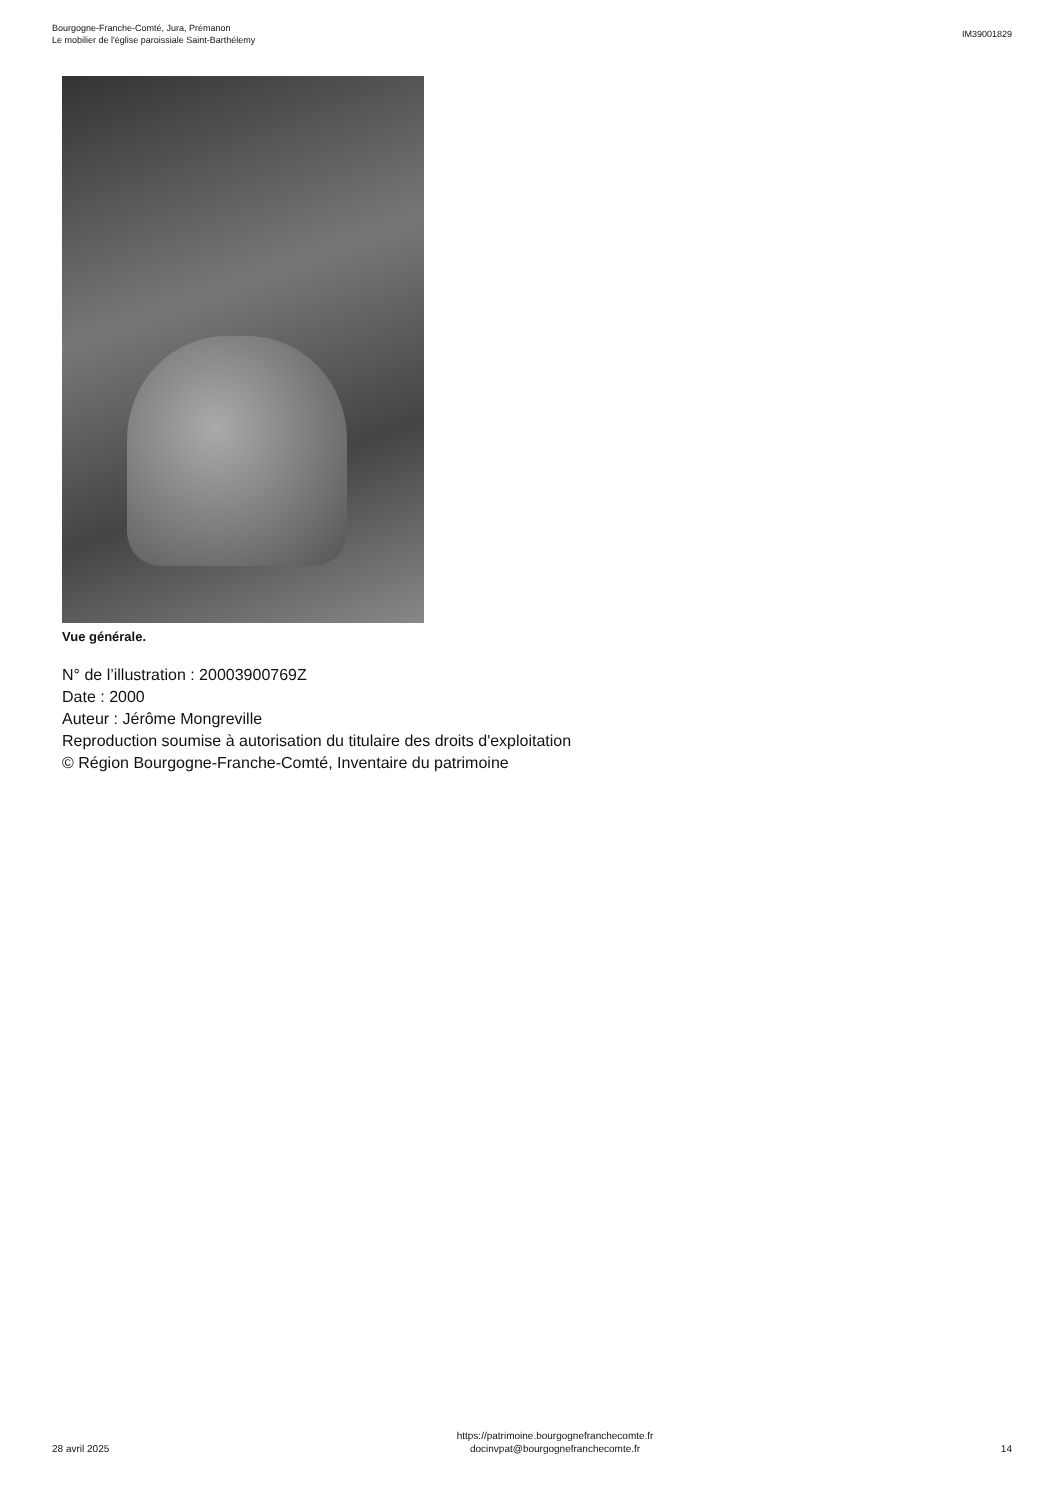Bourgogne-Franche-Comté, Jura, Prémanon
Le mobilier de l'église paroissiale Saint-Barthélemy
IM39001829
Vue générale.
N° de l’illustration : 20003900769Z
Date : 2000
Auteur : Jérôme Mongreville
Reproduction soumise à autorisation du titulaire des droits d'exploitation
© Région Bourgogne-Franche-Comté, Inventaire du patrimoine
28 avril 2025
https://patrimoine.bourgognefranchecomte.fr
docinvpat@bourgognefranchecomte.fr
14